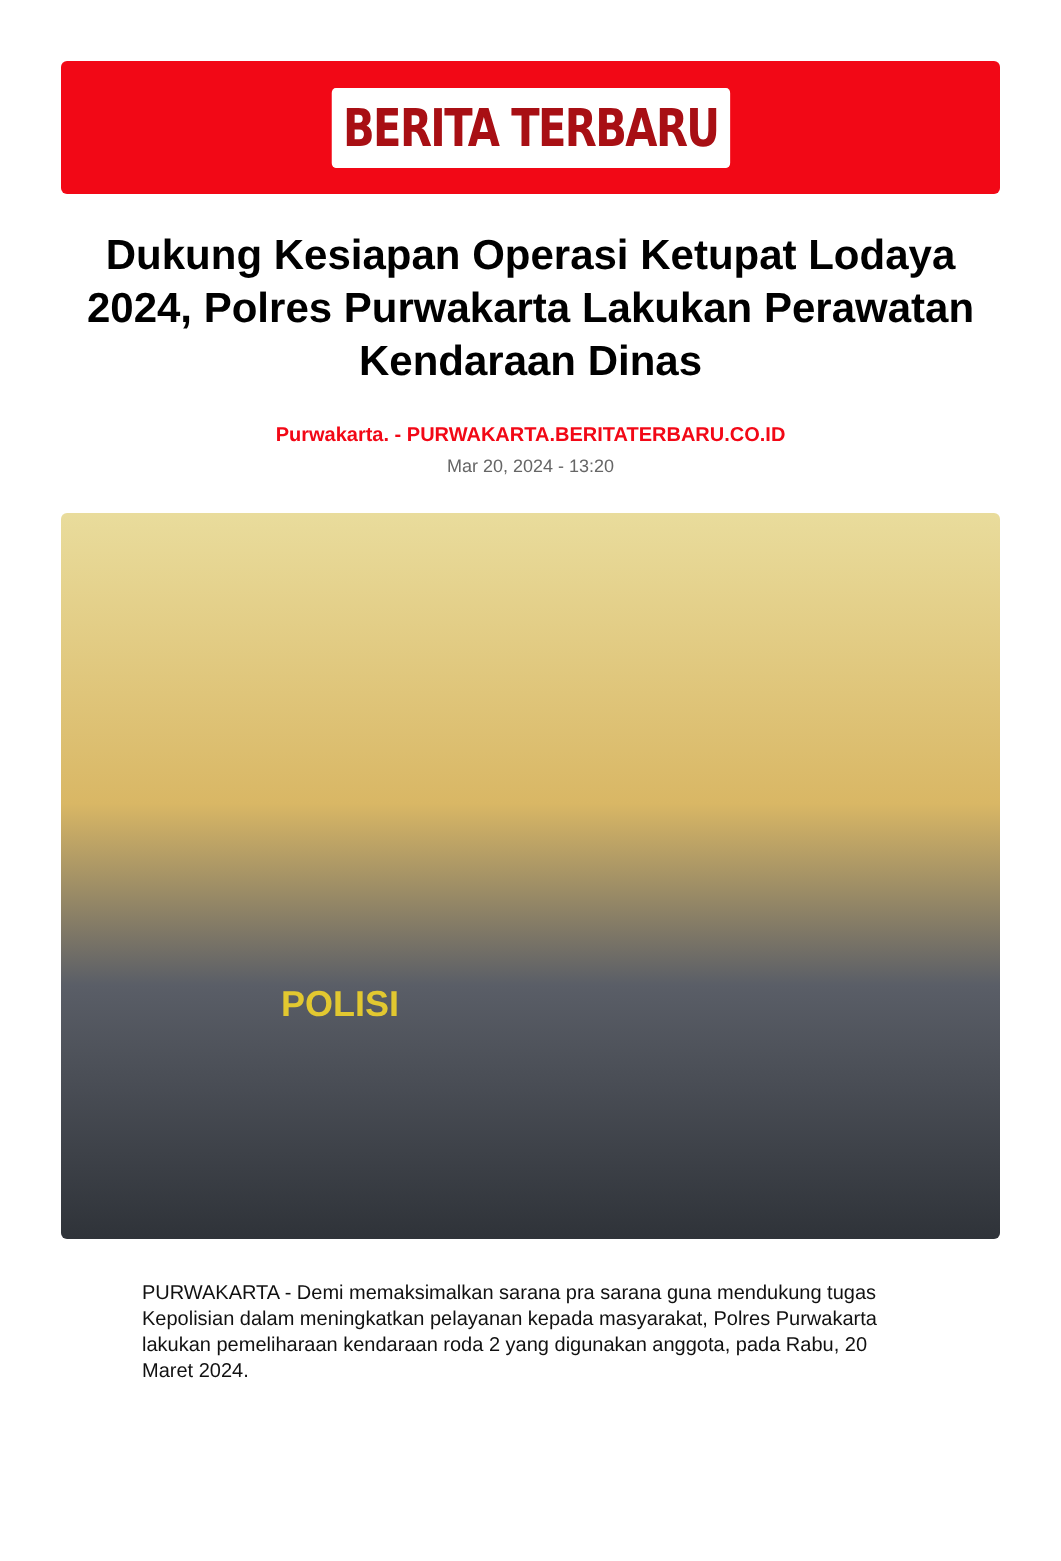BERITA TERBARU
Dukung Kesiapan Operasi Ketupat Lodaya 2024, Polres Purwakarta Lakukan Perawatan Kendaraan Dinas
Purwakarta. - PURWAKARTA.BERITATERBARU.CO.ID
Mar 20, 2024 - 13:20
POLISI
PURWAKARTA - Demi memaksimalkan sarana pra sarana guna mendukung tugas Kepolisian dalam meningkatkan pelayanan kepada masyarakat, Polres Purwakarta lakukan pemeliharaan kendaraan roda 2 yang digunakan anggota, pada Rabu, 20 Maret 2024.